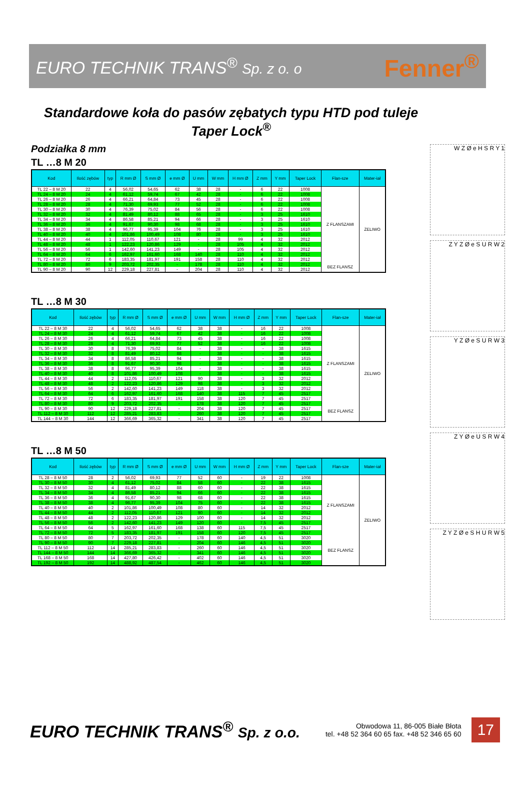EURO TECHNIK TRANS<sup>®</sup> Sp. z o. o Fenner<sup>®</sup>
Standardowe koła do pasów zębatych typu HTD pod tuleje Taper Lock<sup>®</sup>
Podziałka 8 mm
TL …8 M 20
| Kod | Ilość zębów | typ | R mm Ø | S mm Ø | e mm Ø | U mm | W mm | H mm Ø | Z mm | Y mm | Taper Lock | Flan-sze | Mater-iał |
| --- | --- | --- | --- | --- | --- | --- | --- | --- | --- | --- | --- | --- | --- |
| TL 22 – 8 M 20 | 22 | 4 | 56,02 | 54,65 | 62 | 38 | 28 | - | 6 | 22 | 1008 | Z FLANSZAMI | ŻELIWO |
| TL 24 – 8 M 20 | 24 | 4 | 61,12 | 59,74 | 67 | 42 | 28 | - | 6 | 22 | 1008 | | |
| TL 26 – 8 M 20 | 26 | 4 | 66,21 | 64,84 | 73 | 45 | 28 | - | 6 | 22 | 1008 | | |
| TL 28 – 8 M 20 | 28 | 4 | 71,30 | 69,93 | 77 | 52 | 28 | - | 6 | 22 | 1008 | | |
| TL 30 – 8 M 20 | 30 | 4 | 76,39 | 75,02 | 84 | 56 | 28 | - | 6 | 22 | 1008 | | |
| TL 32 – 8 M 20 | 32 | 4 | 81,49 | 80,12 | 88 | 65 | 28 | - | 3 | 25 | 1610 | | |
| TL 34 – 8 M 20 | 34 | 4 | 86,58 | 85,21 | 94 | 66 | 28 | - | 3 | 25 | 1610 | | |
| TL 36 – 8 M 20 | 36 | 4 | 91,67 | 90,30 | 98 | 68 | 28 | - | 3 | 25 | 1610 | | |
| TL 38 – 8 M 20 | 38 | 4 | 96,77 | 95,39 | 104 | 76 | 28 | - | 3 | 25 | 1610 | | |
| TL 40 – 8 M 20 | 40 | 4 | 101,86 | 100,49 | 108 | 80 | 28 | - | 3 | 25 | 1610 | | |
| TL 44 – 8 M 20 | 44 | 1 | 112,05 | 110,67 | 121 | - | 28 | 99 | 4 | 32 | 2012 | | |
| TL 48 – 8 M 20 | 48 | 1 | 122,23 | 120,86 | 129 | - | 28 | 105 | 4 | 32 | 2012 | | |
| TL 56 – 8 M 20 | 56 | 1 | 142,60 | 141,23 | 149 | - | 28 | 105 | 4 | 32 | 2012 | | |
| TL 64 – 8 M 20 | 64 | 6 | 162,97 | 161,60 | 168 | 140 | 28 | 110 | 4 | 32 | 2012 | | |
| TL 72 – 8 M 20 | 72 | 6 | 183,35 | 181,97 | 191 | 158 | 28 | 110 | 4 | 32 | 2012 | | |
| TL 80 – 8 M 20 | 80 | 9 | 203,72 | 202,35 | - | 178 | 28 | 110 | 4 | 32 | 2012 | BEZ FLANSZ | |
| TL 90 – 8 M 20 | 90 | 12 | 229,18 | 227,81 | - | 204 | 28 | 110 | 4 | 32 | 2012 | | |
TL …8 M 30
| Kod | Ilość zębów | typ | R mm Ø | S mm Ø | e mm Ø | U mm | W mm | H mm Ø | Z mm | Y mm | Taper Lock | Flan-sze | Mater-iał |
| --- | --- | --- | --- | --- | --- | --- | --- | --- | --- | --- | --- | --- | --- |
| TL 22 – 8 M 30 | 22 | 4 | 56,02 | 54,65 | 62 | 38 | 38 | - | 16 | 22 | 1008 | Z FLANSZAMI | ŻELIWO |
| TL 24 – 8 M 30 | 24 | 4 | 61,12 | 59,74 | 67 | 42 | 38 | - | 16 | 22 | 1008 | | |
| TL 26 – 8 M 30 | 26 | 4 | 66,21 | 64,84 | 73 | 45 | 38 | - | 16 | 22 | 1008 | | |
| TL 28 – 8 M 30 | 28 | 4 | 71,30 | 69,93 | 77 | 52 | 38 | - | 16 | 22 | 1008 | | |
| TL 30 – 8 M 30 | 30 | 8 | 76,39 | 75,02 | 84 | - | 38 | - | - | 38 | 1615 | | |
| TL 32 – 8 M 30 | 32 | 8 | 81,49 | 80,12 | 88 | - | 38 | - | - | 38 | 1615 | | |
| TL 34 – 8 M 30 | 34 | 8 | 86,58 | 85,21 | 94 | - | 38 | - | - | 38 | 1615 | | |
| TL 36 – 8 M 30 | 36 | 8 | 91,67 | 90,30 | 98 | - | 38 | - | - | 38 | 1615 | | |
| TL 38 – 8 M 30 | 38 | 8 | 96,77 | 95,39 | 104 | - | 38 | - | - | 38 | 1615 | | |
| TL 40 – 8 M 30 | 40 | 8 | 101,86 | 100,49 | 108 | - | 38 | - | - | 38 | 1615 | | |
| TL 44 – 8 M 30 | 44 | 2 | 112,05 | 110,67 | 121 | 90 | 38 | - | 3 | 32 | 2012 | | |
| TL 48 – 8 M 30 | 48 | 2 | 122,23 | 120,86 | 129 | 98 | 38 | - | 3 | 32 | 2012 | | |
| TL 56 – 8 M 30 | 56 | 2 | 142,60 | 141,23 | 149 | 118 | 38 | - | 3 | 32 | 2012 | | |
| TL 64 – 8 M 30 | 64 | 6 | 162,97 | 161,60 | 168 | 140 | 38 | 115 | 7 | 45 | 2517 | | |
| TL 72 – 8 M 30 | 72 | 6 | 183,35 | 181,97 | 191 | 158 | 38 | 120 | 7 | 45 | 2517 | | |
| TL 80 – 8 M 30 | 80 | 9 | 203,72 | 202,35 | - | 178 | 38 | 120 | 7 | 45 | 2517 | BEZ FLANSZ | |
| TL 90 – 8 M 30 | 90 | 12 | 229,18 | 227,81 | - | 204 | 38 | 120 | 7 | 45 | 2517 | | |
| TL 112 – 8 M 30 | 112 | 12 | 285,21 | 283,83 | - | 260 | 38 | 120 | 7 | 45 | 2517 | | |
| TL 144 – 8 M 30 | 144 | 12 | 366,69 | 365,32 | - | 341 | 38 | 120 | 7 | 45 | 2517 | | |
TL …8 M 50
| Kod | Ilość zębów | typ | R mm Ø | S mm Ø | e mm Ø | U mm | W mm | H mm Ø | Z mm | Y mm | Taper Lock | Flan-sze | Mater-iał |
| --- | --- | --- | --- | --- | --- | --- | --- | --- | --- | --- | --- | --- | --- |
| TL 28 – 8 M 50 | 28 | 2 | 56,02 | 69,93 | 77 | 52 | 60 | - | 19 | 22 | 1008 | Z FLANSZAMI | ŻELIWO |
| TL 30 – 8 M 50 | 30 | 4 | 61,12 | 75,02 | 84 | 58 | 60 | - | 22 | 38 | 1615 | | |
| TL 32 – 8 M 50 | 32 | 4 | 81,49 | 80,12 | 88 | 60 | 60 | - | 22 | 38 | 1615 | | |
| TL 34 – 8 M 50 | 34 | 4 | 86,58 | 85,21 | 94 | 66 | 60 | - | 22 | 38 | 1615 | | |
| TL 36 – 8 M 50 | 36 | 4 | 91,67 | 90,30 | 98 | 68 | 60 | - | 22 | 38 | 1615 | | |
| TL 38 – 8 M 50 | 38 | 4 | 96,77 | 95,39 | 104 | 75 | 60 | - | 22 | 38 | 1615 | | |
| TL 40 – 8 M 50 | 40 | 2 | 101,86 | 100,49 | 108 | 80 | 60 | - | 14 | 32 | 2012 | | |
| TL 44 – 8 M 50 | 44 | 2 | 112,05 | 110,67 | 121 | 90 | 60 | - | 14 | 32 | 2012 | | |
| TL 48 – 8 M 50 | 48 | 2 | 122,23 | 120,86 | 129 | 100 | 60 | - | 14 | 32 | 2012 | | |
| TL 56 – 8 M 50 | 56 | 2 | 142,60 | 141,23 | 149 | 120 | 60 | - | 7,5 | 45 | 2517 | | |
| TL 64 – 8 M 50 | 64 | 5 | 162,97 | 161,60 | 168 | 138 | 60 | 115 | 7,5 | 45 | 2517 | | |
| TL 72 – 8 M 50 | 72 | 5 | 183,35 | 181,97 | 191 | 158 | 60 | 120 | 7,5 | 45 | 2517 | | |
| TL 80 – 8 M 50 | 80 | 7 | 203,72 | 202,35 | - | 178 | 60 | 140 | 4,5 | 51 | 3020 | BEZ FLANSZ | |
| TL 90 – 8 M 50 | 90 | 7 | 229,18 | 227,81 | - | 204 | 60 | 146 | 4,5 | 51 | 3020 | | |
| TL 112 – 8 M 50 | 112 | 14 | 285,21 | 283,83 | - | 260 | 60 | 146 | 4,5 | 51 | 3020 | | |
| TL 144 – 8 M 50 | 144 | 14 | 366,69 | 365,32 | - | 341 | 60 | 146 | 4,5 | 51 | 3020 | | |
| TL 168 – 8 M 50 | 168 | 14 | 427,80 | 426,42 | - | 402 | 60 | 146 | 4,5 | 51 | 3020 | | |
| TL 192 – 8 M 50 | 192 | 14 | 488,92 | 487,54 | - | 462 | 60 | 146 | 4,5 | 51 | 3020 | | |
W Z Ø e H S R Y 1
Z Y Z Ø e S U R W 2
Y Z Ø e S U R W 3
Z Y Ø e U S R W 4
Z Y Z Ø e S H U R W 5
EURO TECHNIK TRANS<sup>®</sup> Sp. z o.o. Obwodowa 11, 86-005 Białe Błota
tel. +48 52 364 60 65 fax. +48 52 346 65 60 17